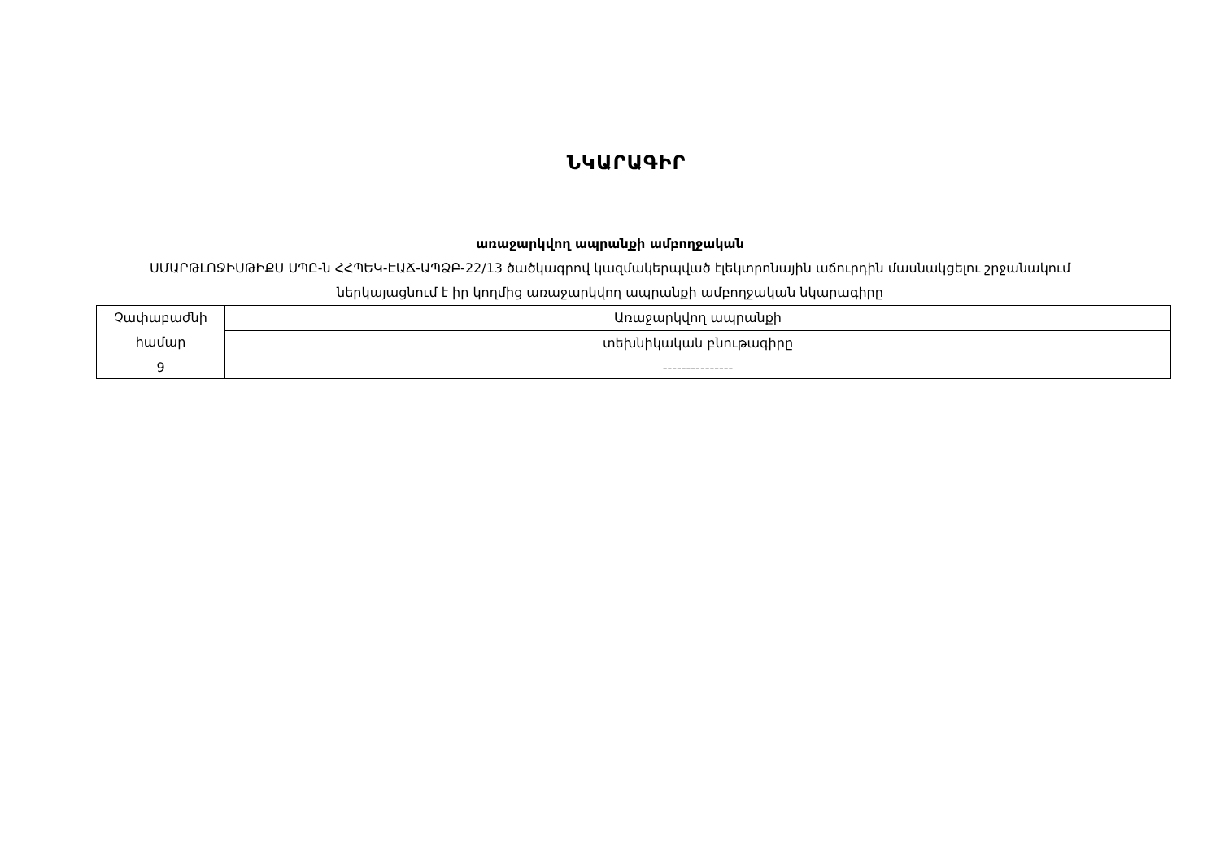ՆԿԱՐԱԳԻՐ
առաջարկվող ապրանքի ամբողջական
ՍՄԱՐԹԼՈՋԻՍԹԻՔՍ ՍՊԸ-ն ՀՀՊԵԿ-ԷԱՃ-ԱՊՁԲ-22/13 ծածկագրով կազմակերպված էլեկտրոնային աճուրդին մասնակցելու շրջանակում ներկայացնում է իր կողմից առաջարկվող ապրանքի ամբողջական նկարագիրը
| Չափաբաժնի համար | Առաջարկվող ապրանքի |
| | տեխնիկական բնութագիրը |
| 9 | --------------- |